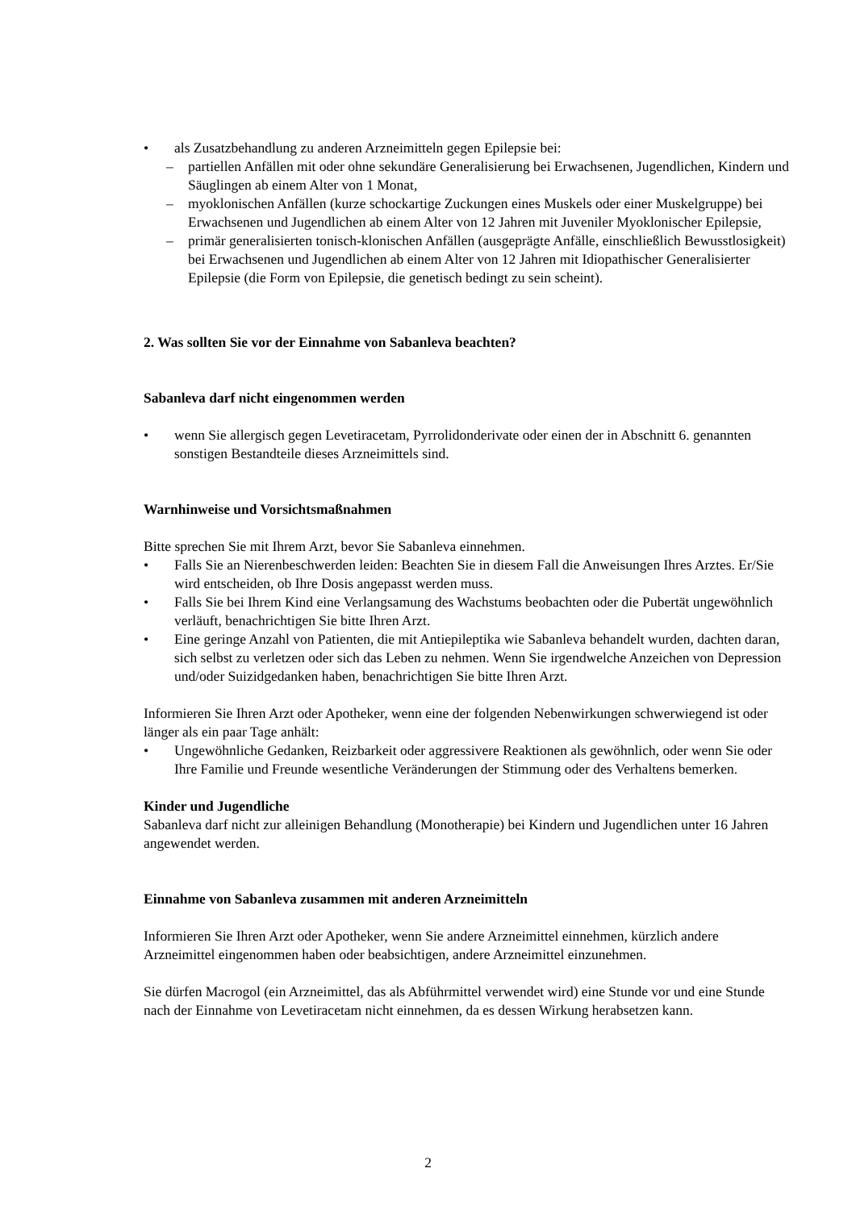• als Zusatzbehandlung zu anderen Arzneimitteln gegen Epilepsie bei:
– partiellen Anfällen mit oder ohne sekundäre Generalisierung bei Erwachsenen, Jugendlichen, Kindern und Säuglingen ab einem Alter von 1 Monat,
– myoklonischen Anfällen (kurze schockartige Zuckungen eines Muskels oder einer Muskelgruppe) bei Erwachsenen und Jugendlichen ab einem Alter von 12 Jahren mit Juveniler Myoklonischer Epilepsie,
– primär generalisierten tonisch-klonischen Anfällen (ausgeprägte Anfälle, einschließlich Bewusstlosigkeit) bei Erwachsenen und Jugendlichen ab einem Alter von 12 Jahren mit Idiopathischer Generalisierter Epilepsie (die Form von Epilepsie, die genetisch bedingt zu sein scheint).
2. Was sollten Sie vor der Einnahme von Sabanleva beachten?
Sabanleva darf nicht eingenommen werden
• wenn Sie allergisch gegen Levetiracetam, Pyrrolidonderivate oder einen der in Abschnitt 6. genannten sonstigen Bestandteile dieses Arzneimittels sind.
Warnhinweise und Vorsichtsmaßnahmen
Bitte sprechen Sie mit Ihrem Arzt, bevor Sie Sabanleva einnehmen.
• Falls Sie an Nierenbeschwerden leiden: Beachten Sie in diesem Fall die Anweisungen Ihres Arztes. Er/Sie wird entscheiden, ob Ihre Dosis angepasst werden muss.
• Falls Sie bei Ihrem Kind eine Verlangsamung des Wachstums beobachten oder die Pubertät ungewöhnlich verläuft, benachrichtigen Sie bitte Ihren Arzt.
• Eine geringe Anzahl von Patienten, die mit Antiepileptika wie Sabanleva behandelt wurden, dachten daran, sich selbst zu verletzen oder sich das Leben zu nehmen. Wenn Sie irgendwelche Anzeichen von Depression und/oder Suizidgedanken haben, benachrichtigen Sie bitte Ihren Arzt.
Informieren Sie Ihren Arzt oder Apotheker, wenn eine der folgenden Nebenwirkungen schwerwiegend ist oder länger als ein paar Tage anhält:
• Ungewöhnliche Gedanken, Reizbarkeit oder aggressivere Reaktionen als gewöhnlich, oder wenn Sie oder Ihre Familie und Freunde wesentliche Veränderungen der Stimmung oder des Verhaltens bemerken.
Kinder und Jugendliche
Sabanleva darf nicht zur alleinigen Behandlung (Monotherapie) bei Kindern und Jugendlichen unter 16 Jahren angewendet werden.
Einnahme von Sabanleva zusammen mit anderen Arzneimitteln
Informieren Sie Ihren Arzt oder Apotheker, wenn Sie andere Arzneimittel einnehmen, kürzlich andere Arzneimittel eingenommen haben oder beabsichtigen, andere Arzneimittel einzunehmen.
Sie dürfen Macrogol (ein Arzneimittel, das als Abführmittel verwendet wird) eine Stunde vor und eine Stunde nach der Einnahme von Levetiracetam nicht einnehmen, da es dessen Wirkung herabsetzen kann.
2